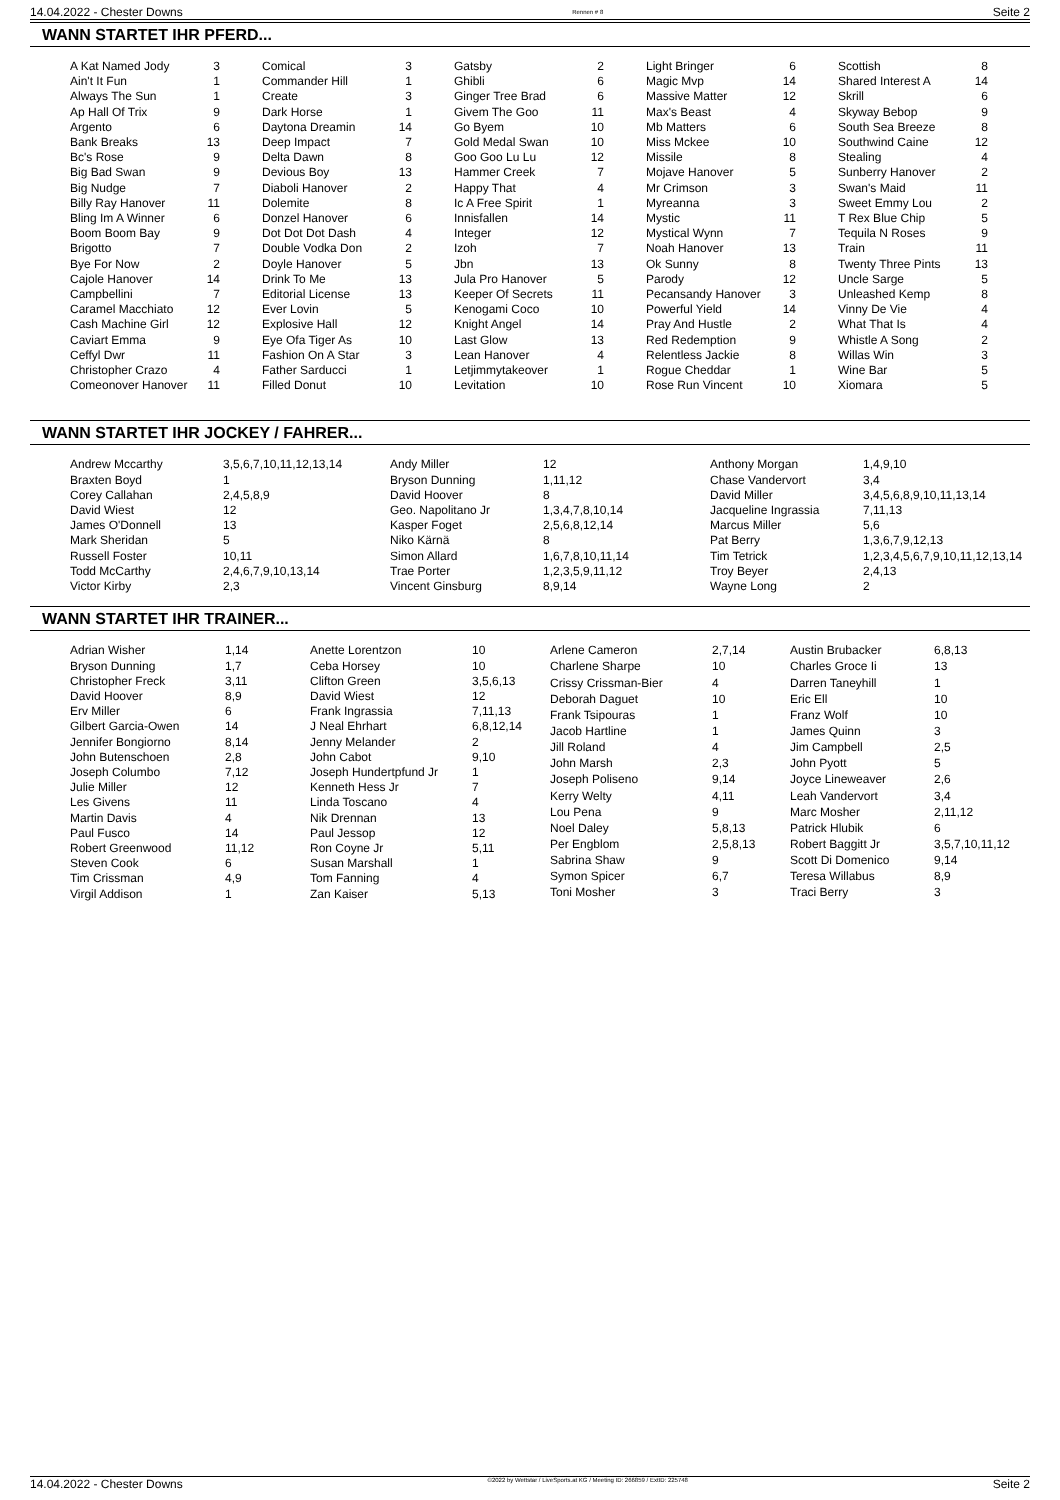14.04.2022 - Chester Downs Rennen # 8 Seite 2
WANN STARTET IHR PFERD...
| A Kat Named Jody | 3 |
| Ain't It Fun | 1 |
| Always The Sun | 1 |
| Ap Hall Of Trix | 9 |
| Argento | 6 |
| Bank Breaks | 13 |
| Bc's Rose | 9 |
| Big Bad Swan | 9 |
| Big Nudge | 7 |
| Billy Ray Hanover | 11 |
| Bling Im A Winner | 6 |
| Boom Boom Bay | 9 |
| Brigotto | 7 |
| Bye For Now | 2 |
| Cajole Hanover | 14 |
| Campbellini | 7 |
| Caramel Macchiato | 12 |
| Cash Machine Girl | 12 |
| Caviart Emma | 9 |
| Ceffyl Dwr | 11 |
| Christopher Crazo | 4 |
| Comeonover Hanover | 11 |
| Comical | 3 |
| Commander Hill | 1 |
| Create | 3 |
| Dark Horse | 1 |
| Daytona Dreamin | 14 |
| Deep Impact | 7 |
| Delta Dawn | 8 |
| Devious Boy | 13 |
| Diaboli Hanover | 2 |
| Dolemite | 8 |
| Donzel Hanover | 6 |
| Dot Dot Dot Dash | 4 |
| Double Vodka Don | 2 |
| Doyle Hanover | 5 |
| Drink To Me | 13 |
| Editorial License | 13 |
| Ever Lovin | 5 |
| Explosive Hall | 12 |
| Eye Ofa Tiger As | 10 |
| Fashion On A Star | 3 |
| Father Sarducci | 1 |
| Filled Donut | 10 |
| Gatsby | 2 |
| Ghibli | 6 |
| Ginger Tree Brad | 6 |
| Givem The Goo | 11 |
| Go Byem | 10 |
| Gold Medal Swan | 10 |
| Goo Goo Lu Lu | 12 |
| Hammer Creek | 7 |
| Happy That | 4 |
| Ic A Free Spirit | 1 |
| Innisfallen | 14 |
| Integer | 12 |
| Izoh | 7 |
| Jbn | 13 |
| Jula Pro Hanover | 5 |
| Keeper Of Secrets | 11 |
| Kenogami Coco | 10 |
| Knight Angel | 14 |
| Last Glow | 13 |
| Lean Hanover | 4 |
| Letjimmytakeover | 1 |
| Levitation | 10 |
| Light Bringer | 6 |
| Magic Mvp | 14 |
| Massive Matter | 12 |
| Max's Beast | 4 |
| Mb Matters | 6 |
| Miss Mckee | 10 |
| Missile | 8 |
| Mojave Hanover | 5 |
| Mr Crimson | 3 |
| Myreanna | 3 |
| Mystic | 11 |
| Mystical Wynn | 7 |
| Noah Hanover | 13 |
| Ok Sunny | 8 |
| Parody | 12 |
| Pecansandy Hanover | 3 |
| Powerful Yield | 14 |
| Pray And Hustle | 2 |
| Red Redemption | 9 |
| Relentless Jackie | 8 |
| Rogue Cheddar | 1 |
| Rose Run Vincent | 10 |
| Scottish | 8 |
| Shared Interest A | 14 |
| Skrill | 6 |
| Skyway Bebop | 9 |
| South Sea Breeze | 8 |
| Southwind Caine | 12 |
| Stealing | 4 |
| Sunberry Hanover | 2 |
| Swan's Maid | 11 |
| Sweet Emmy Lou | 2 |
| T Rex Blue Chip | 5 |
| Tequila N Roses | 9 |
| Train | 11 |
| Twenty Three Pints | 13 |
| Uncle Sarge | 5 |
| Unleashed Kemp | 8 |
| Vinny De Vie | 4 |
| What That Is | 4 |
| Whistle A Song | 2 |
| Willas Win | 3 |
| Wine Bar | 5 |
| Xiomara | 5 |
WANN STARTET IHR JOCKEY / FAHRER...
| Andrew Mccarthy | 3,5,6,7,10,11,12,13,14 |
| Braxten Boyd | 1 |
| Corey Callahan | 2,4,5,8,9 |
| David Wiest | 12 |
| James O'Donnell | 13 |
| Mark Sheridan | 5 |
| Russell Foster | 10,11 |
| Todd McCarthy | 2,4,6,7,9,10,13,14 |
| Victor Kirby | 2,3 |
| Andy Miller | 12 |
| Bryson Dunning | 1,11,12 |
| David Hoover | 8 |
| Geo. Napolitano Jr | 1,3,4,7,8,10,14 |
| Kasper Foget | 2,5,6,8,12,14 |
| Niko Kärnä | 8 |
| Simon Allard | 1,6,7,8,10,11,14 |
| Trae Porter | 1,2,3,5,9,11,12 |
| Vincent Ginsburg | 8,9,14 |
| Anthony Morgan | 1,4,9,10 |
| Chase Vandervort | 3,4 |
| David Miller | 3,4,5,6,8,9,10,11,13,14 |
| Jacqueline Ingrassia | 7,11,13 |
| Marcus Miller | 5,6 |
| Pat Berry | 1,3,6,7,9,12,13 |
| Tim Tetrick | 1,2,3,4,5,6,7,9,10,11,12,13,14 |
| Troy Beyer | 2,4,13 |
| Wayne Long | 2 |
WANN STARTET IHR TRAINER...
| Adrian Wisher | 1,14 |
| Bryson Dunning | 1,7 |
| Christopher Freck | 3,11 |
| David Hoover | 8,9 |
| Erv Miller | 6 |
| Gilbert Garcia-Owen | 14 |
| Jennifer Bongiorno | 8,14 |
| John Butenschoen | 2,8 |
| Joseph Columbo | 7,12 |
| Julie Miller | 12 |
| Les Givens | 11 |
| Martin Davis | 4 |
| Paul Fusco | 14 |
| Robert Greenwood | 11,12 |
| Steven Cook | 6 |
| Tim Crissman | 4,9 |
| Virgil Addison | 1 |
| Anette Lorentzon | 10 |
| Ceba Horsey | 10 |
| Clifton Green | 3,5,6,13 |
| David Wiest | 12 |
| Frank Ingrassia | 7,11,13 |
| J Neal Ehrhart | 6,8,12,14 |
| Jenny Melander | 2 |
| John Cabot | 9,10 |
| Joseph Hundertpfund Jr | 1 |
| Kenneth Hess Jr | 7 |
| Linda Toscano | 4 |
| Nik Drennan | 13 |
| Paul Jessop | 12 |
| Ron Coyne Jr | 5,11 |
| Susan Marshall | 1 |
| Tom Fanning | 4 |
| Zan Kaiser | 5,13 |
| Arlene Cameron | 2,7,14 |
| Charlene Sharpe | 10 |
| Crissy Crissman-Bier | 4 |
| Deborah Daguet | 10 |
| Frank Tsipouras | 1 |
| Jacob Hartline | 1 |
| Jill Roland | 4 |
| John Marsh | 2,3 |
| Joseph Poliseno | 9,14 |
| Kerry Welty | 4,11 |
| Lou Pena | 9 |
| Noel Daley | 5,8,13 |
| Per Engblom | 2,5,8,13 |
| Sabrina Shaw | 9 |
| Symon Spicer | 6,7 |
| Toni Mosher | 3 |
| Austin Brubacker | 6,8,13 |
| Charles Groce Ii | 13 |
| Darren Taneyhill | 1 |
| Eric Ell | 10 |
| Franz Wolf | 10 |
| James Quinn | 3 |
| Jim Campbell | 2,5 |
| John Pyott | 5 |
| Joyce Lineweaver | 2,6 |
| Leah Vandervort | 3,4 |
| Marc Mosher | 2,11,12 |
| Patrick Hlubik | 6 |
| Robert Baggitt Jr | 3,5,7,10,11,12 |
| Scott Di Domenico | 9,14 |
| Teresa Willabus | 8,9 |
| Traci Berry | 3 |
14.04.2022 - Chester Downs ©2022 by Wettstar / LiveSports.at KG / Meeting ID: 266859 / ExtID: 225748 Seite 2